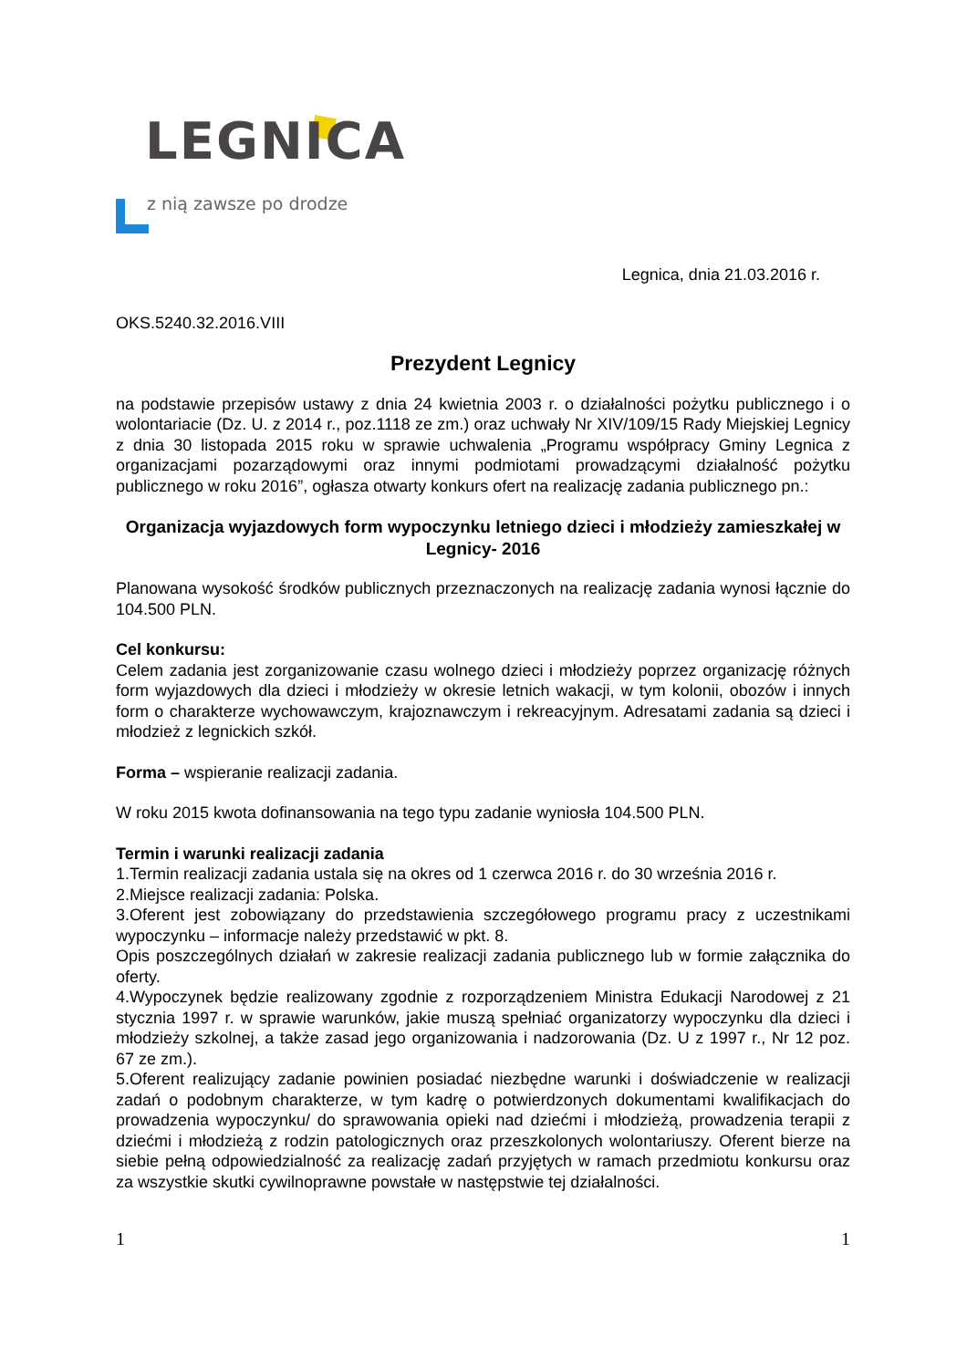LEGNICA
z nią zawsze po drodze
Legnica, dnia 21.03.2016 r.
OKS.5240.32.2016.VIII
Prezydent Legnicy
na podstawie przepisów ustawy z dnia 24 kwietnia 2003 r. o działalności pożytku publicznego i o wolontariacie (Dz. U. z 2014 r., poz.1118 ze zm.) oraz uchwały Nr XIV/109/15 Rady Miejskiej Legnicy z dnia 30 listopada 2015 roku w sprawie uchwalenia „Programu współpracy Gminy Legnica z organizacjami pozarządowymi oraz innymi podmiotami prowadzącymi działalność pożytku publicznego w roku 2016”, ogłasza otwarty konkurs ofert na realizację zadania publicznego pn.:
Organizacja wyjazdowych form wypoczynku letniego dzieci i młodzieży zamieszkałej w Legnicy- 2016
Planowana wysokość środków publicznych przeznaczonych na realizację zadania wynosi łącznie do 104.500 PLN.
Cel konkursu:
Celem zadania jest zorganizowanie czasu wolnego dzieci i młodzieży poprzez organizację różnych form wyjazdowych dla dzieci i młodzieży w okresie letnich wakacji, w tym kolonii, obozów i innych form o charakterze wychowawczym, krajoznawczym i rekreacyjnym. Adresatami zadania są dzieci i młodzież z legnickich szkół.
Forma – wspieranie realizacji zadania.
W roku 2015 kwota dofinansowania na tego typu zadanie wyniosła 104.500 PLN.
Termin i warunki realizacji zadania
1.Termin realizacji zadania ustala się na okres od 1 czerwca 2016 r. do 30 września 2016 r.
2.Miejsce realizacji zadania: Polska.
3.Oferent jest zobowiązany do przedstawienia szczegółowego programu pracy z uczestnikami wypoczynku – informacje należy przedstawić w pkt. 8.
Opis poszczególnych działań w zakresie realizacji zadania publicznego lub w formie załącznika do oferty.
4.Wypoczynek będzie realizowany zgodnie z rozporządzeniem Ministra Edukacji Narodowej z 21 stycznia 1997 r. w sprawie warunków, jakie muszą spełniać organizatorzy wypoczynku dla dzieci i młodzieży szkolnej, a także zasad jego organizowania i nadzorowania (Dz. U z 1997 r., Nr 12 poz. 67 ze zm.).
5.Oferent realizujący zadanie powinien posiadać niezbędne warunki i doświadczenie w realizacji zadań o podobnym charakterze, w tym kadrę o potwierdzonych dokumentami kwalifikacjach do prowadzenia wypoczynku/ do sprawowania opieki nad dziećmi i młodzieżą, prowadzenia terapii z dziećmi i młodzieżą z rodzin patologicznych oraz przeszkolonych wolontariuszy. Oferent bierze na siebie pełną odpowiedzialność za realizację zadań przyjętych w ramach przedmiotu konkursu oraz za wszystkie skutki cywilnoprawne powstałe w następstwie tej działalności.
1 1